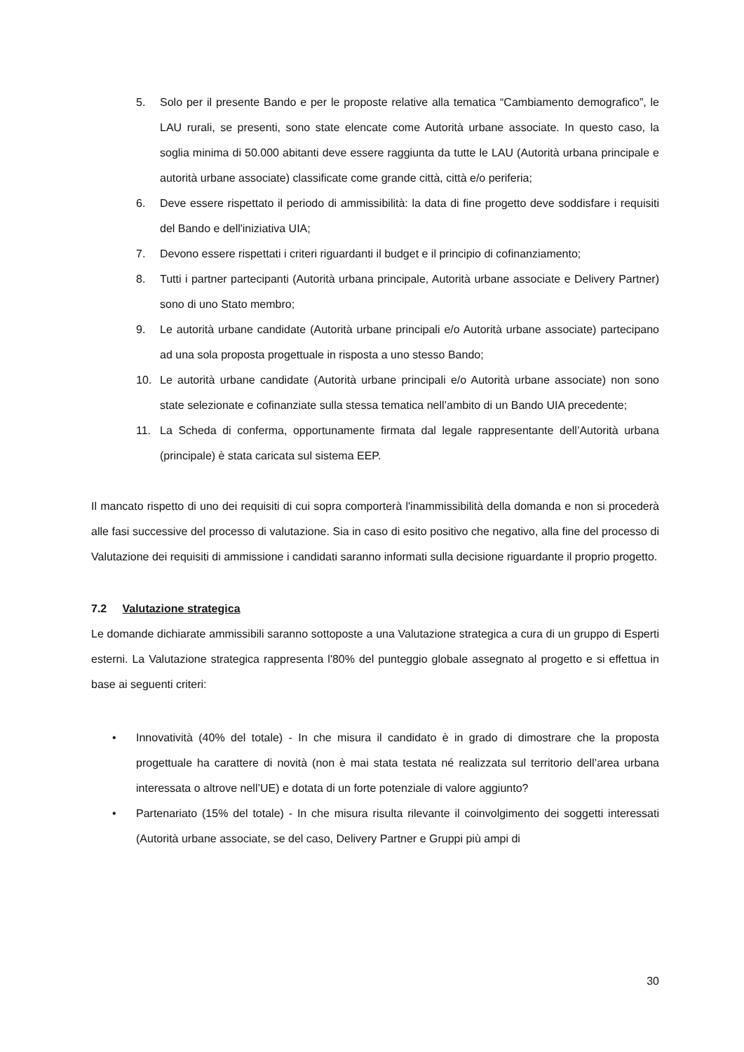5. Solo per il presente Bando e per le proposte relative alla tematica “Cambiamento demografico”, le LAU rurali, se presenti, sono state elencate come Autorità urbane associate. In questo caso, la soglia minima di 50.000 abitanti deve essere raggiunta da tutte le LAU (Autorità urbana principale e autorità urbane associate) classificate come grande città, città e/o periferia;
6. Deve essere rispettato il periodo di ammissibilità: la data di fine progetto deve soddisfare i requisiti del Bando e dell'iniziativa UIA;
7. Devono essere rispettati i criteri riguardanti il budget e il principio di cofinanziamento;
8. Tutti i partner partecipanti (Autorità urbana principale, Autorità urbane associate e Delivery Partner) sono di uno Stato membro;
9. Le autorità urbane candidate (Autorità urbane principali e/o Autorità urbane associate) partecipano ad una sola proposta progettuale in risposta a uno stesso Bando;
10. Le autorità urbane candidate (Autorità urbane principali e/o Autorità urbane associate) non sono state selezionate e cofinanziate sulla stessa tematica nell’ambito di un Bando UIA precedente;
11. La Scheda di conferma, opportunamente firmata dal legale rappresentante dell’Autorità urbana (principale) è stata caricata sul sistema EEP.
Il mancato rispetto di uno dei requisiti di cui sopra comporterà l'inammissibilità della domanda e non si procederà alle fasi successive del processo di valutazione. Sia in caso di esito positivo che negativo, alla fine del processo di Valutazione dei requisiti di ammissione i candidati saranno informati sulla decisione riguardante il proprio progetto.
7.2 Valutazione strategica
Le domande dichiarate ammissibili saranno sottoposte a una Valutazione strategica a cura di un gruppo di Esperti esterni. La Valutazione strategica rappresenta l'80% del punteggio globale assegnato al progetto e si effettua in base ai seguenti criteri:
• Innovatività (40% del totale) - In che misura il candidato è in grado di dimostrare che la proposta progettuale ha carattere di novità (non è mai stata testata né realizzata sul territorio dell’area urbana interessata o altrove nell’UE) e dotata di un forte potenziale di valore aggiunto?
• Partenariato (15% del totale) - In che misura risulta rilevante il coinvolgimento dei soggetti interessati (Autorità urbane associate, se del caso, Delivery Partner e Gruppi più ampi di
30